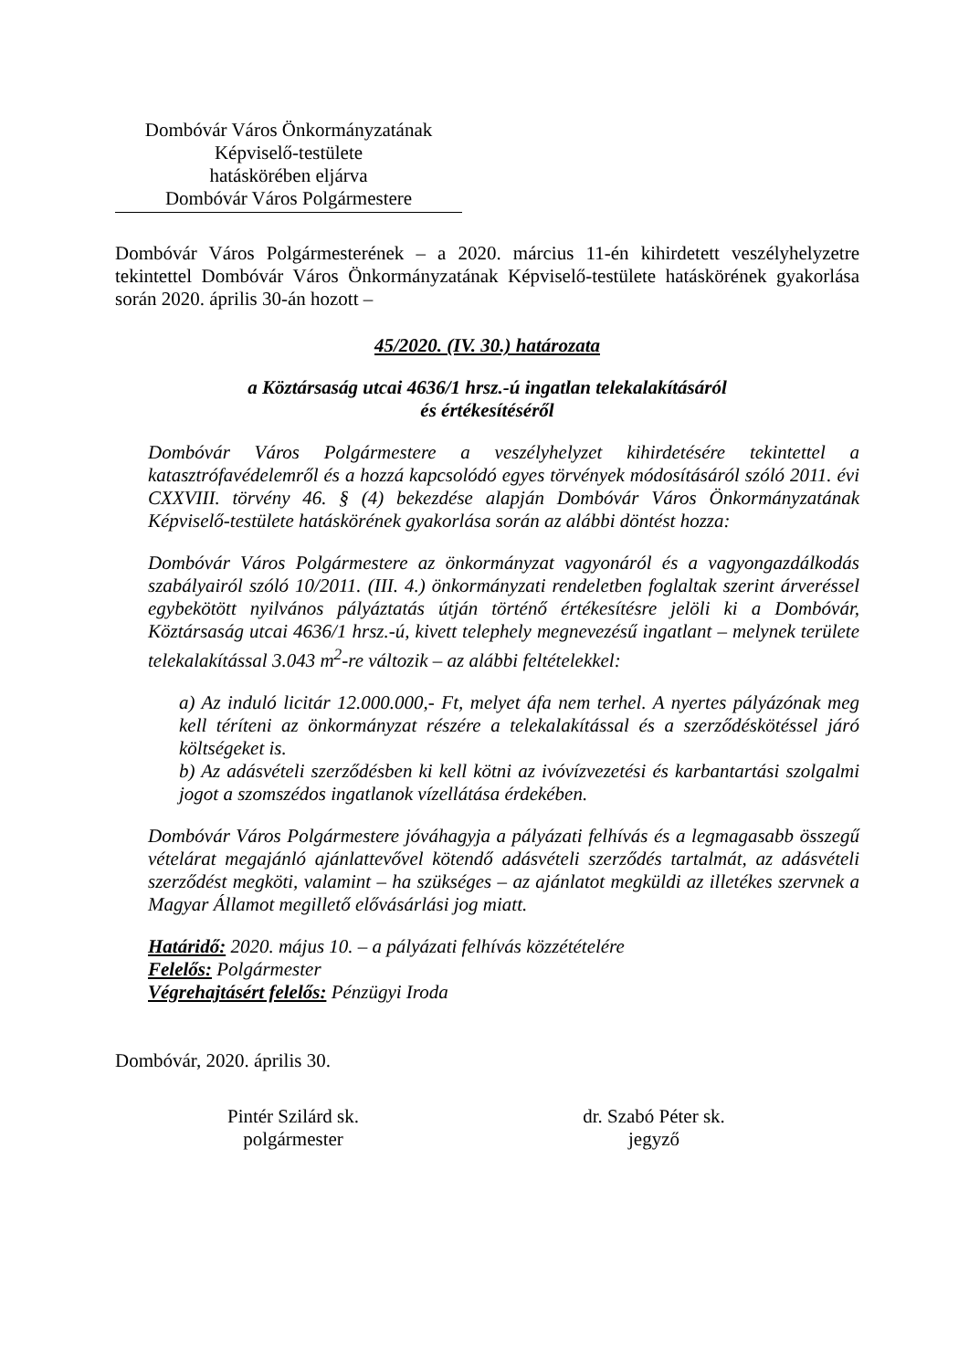Dombóvár Város Önkormányzatának
Képviselő-testülete
hatáskörében eljárva
Dombóvár Város Polgármestere
Dombóvár Város Polgármesterének – a 2020. március 11-én kihirdetett veszélyhelyzetre tekintettel Dombóvár Város Önkormányzatának Képviselő-testülete hatáskörének gyakorlása során 2020. április 30-án hozott –
45/2020. (IV. 30.) határozata
a Köztársaság utcai 4636/1 hrsz.-ú ingatlan telekalakításáról
és értékesítéséről
Dombóvár Város Polgármestere a veszélyhelyzet kihirdetésére tekintettel a katasztrófavédelemről és a hozzá kapcsolódó egyes törvények módosításáról szóló 2011. évi CXXVIII. törvény 46. § (4) bekezdése alapján Dombóvár Város Önkormányzatának Képviselő-testülete hatáskörének gyakorlása során az alábbi döntést hozza:
Dombóvár Város Polgármestere az önkormányzat vagyonáról és a vagyongazdálkodás szabályairól szóló 10/2011. (III. 4.) önkormányzati rendeletben foglaltak szerint árveréssel egybekötött nyilvános pályáztatás útján történő értékesítésre jelöli ki a Dombóvár, Köztársaság utcai 4636/1 hrsz.-ú, kivett telephely megnevezésű ingatlant – melynek területe telekalakítással 3.043 m<sup>2</sup>-re változik – az alábbi feltételekkel:
a) Az induló licitár 12.000.000,- Ft, melyet áfa nem terhel. A nyertes pályázónak meg kell téríteni az önkormányzat részére a telekalakítással és a szerződéskötéssel járó költségeket is.
b) Az adásvételi szerződésben ki kell kötni az ivóvízvezetési és karbantartási szolgalmi jogot a szomszédos ingatlanok vízellátása érdekében.
Dombóvár Város Polgármestere jóváhagyja a pályázati felhívás és a legmagasabb összegű vételárat megajánló ajánlattevővel kötendő adásvételi szerződés tartalmát, az adásvételi szerződést megköti, valamint – ha szükséges – az ajánlatot megküldi az illetékes szervnek a Magyar Államot megillető elővásárlási jog miatt.
Határidő: 2020. május 10. – a pályázati felhívás közzétételére
Felelős: Polgármester
Végrehajtásért felelős: Pénzügyi Iroda
Dombóvár, 2020. április 30.
Pintér Szilárd sk.
polgármester
dr. Szabó Péter sk.
jegyző